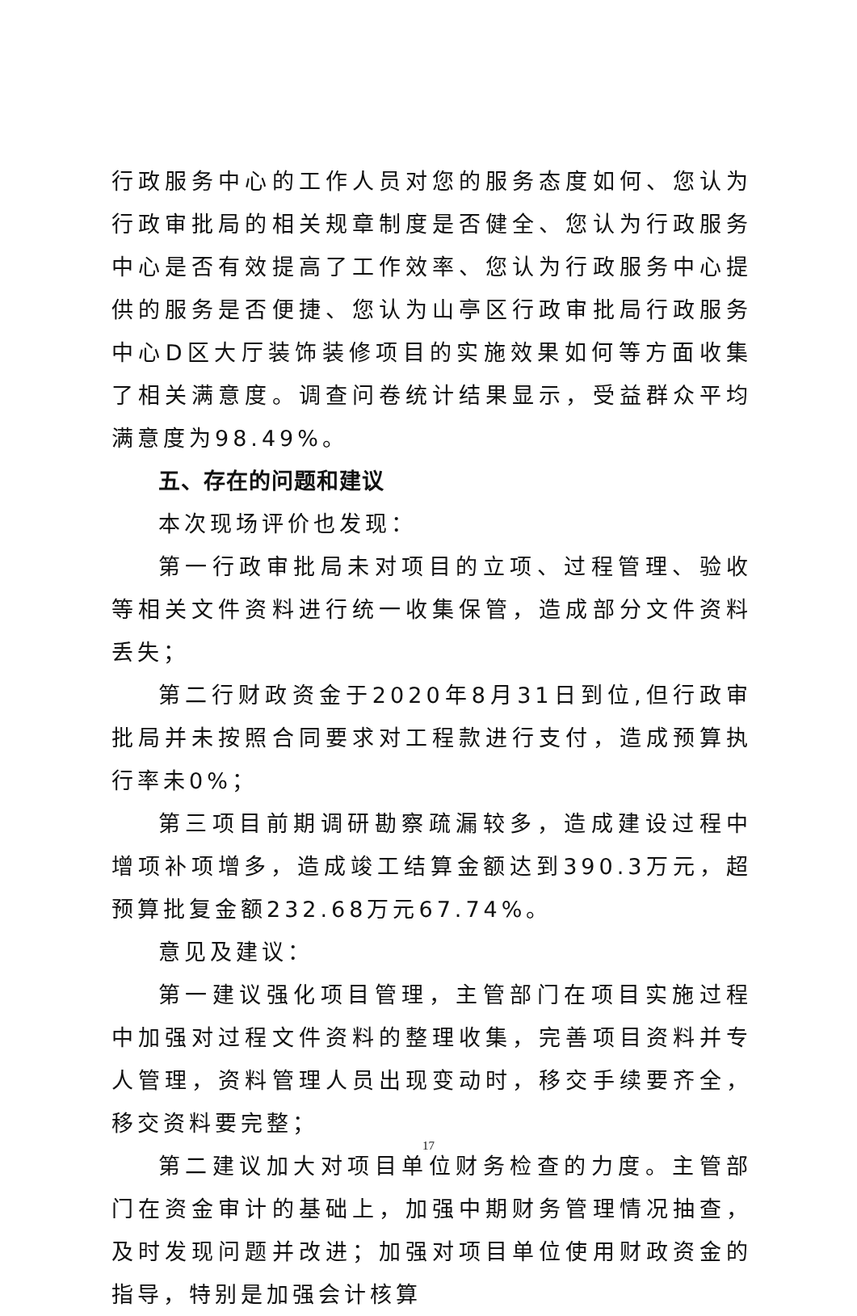行政服务中心的工作人员对您的服务态度如何、您认为行政审批局的相关规章制度是否健全、您认为行政服务中心是否有效提高了工作效率、您认为行政服务中心提供的服务是否便捷、您认为山亭区行政审批局行政服务中心D区大厅装饰装修项目的实施效果如何等方面收集了相关满意度。调查问卷统计结果显示，受益群众平均满意度为98.49%。
五、存在的问题和建议
本次现场评价也发现：
第一行政审批局未对项目的立项、过程管理、验收等相关文件资料进行统一收集保管，造成部分文件资料丢失；
第二行财政资金于2020年8月31日到位,但行政审批局并未按照合同要求对工程款进行支付，造成预算执行率未0%；
第三项目前期调研勘察疏漏较多，造成建设过程中增项补项增多，造成竣工结算金额达到390.3万元，超预算批复金额232.68万元67.74%。
意见及建议：
第一建议强化项目管理，主管部门在项目实施过程中加强对过程文件资料的整理收集，完善项目资料并专人管理，资料管理人员出现变动时，移交手续要齐全，移交资料要完整；
第二建议加大对项目单位财务检查的力度。主管部门在资金审计的基础上，加强中期财务管理情况抽查，及时发现问题并改进；加强对项目单位使用财政资金的指导，特别是加强会计核算
17